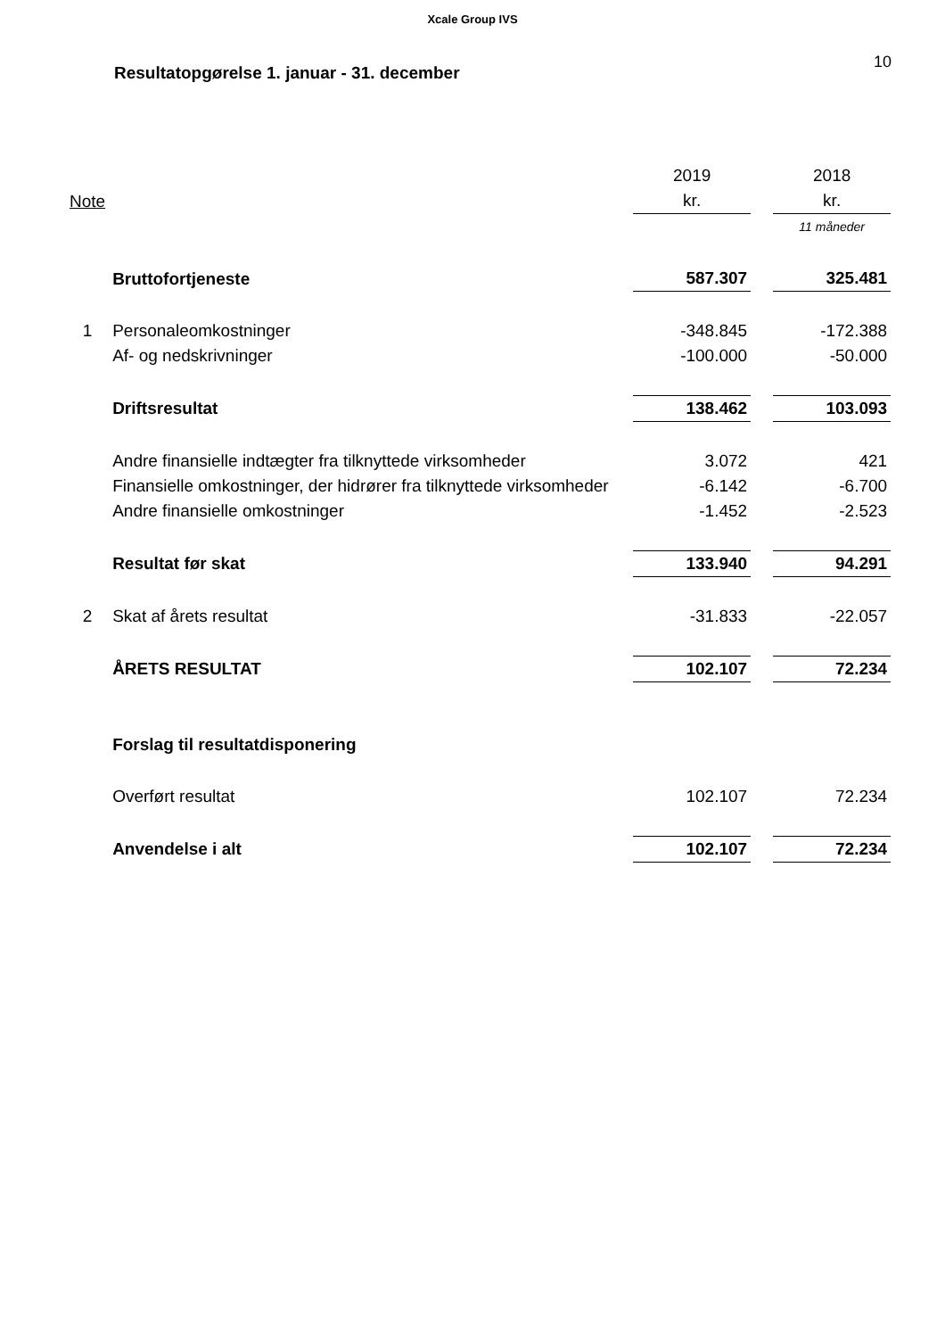Xcale Group IVS
Resultatopgørelse 1. januar - 31. december
10
| | | 2019 | | 2018 |
| Note | | kr. | | kr. |
| | | | | 11 måneder |
| | Bruttofortjeneste | 587.307 | | 325.481 |
| 1 | Personaleomkostninger | -348.845 | | -172.388 |
| | Af- og nedskrivninger | -100.000 | | -50.000 |
| | Driftsresultat | 138.462 | | 103.093 |
| | Andre finansielle indtægter fra tilknyttede virksomheder | 3.072 | | 421 |
| | Finansielle omkostninger, der hidrører fra tilknyttede virksomheder | -6.142 | | -6.700 |
| | Andre finansielle omkostninger | -1.452 | | -2.523 |
| | Resultat før skat | 133.940 | | 94.291 |
| 2 | Skat af årets resultat | -31.833 | | -22.057 |
| | ÅRETS RESULTAT | 102.107 | | 72.234 |
| | Forslag til resultatdisponering | | | |
| | Overført resultat | 102.107 | | 72.234 |
| | Anvendelse i alt | 102.107 | | 72.234 |